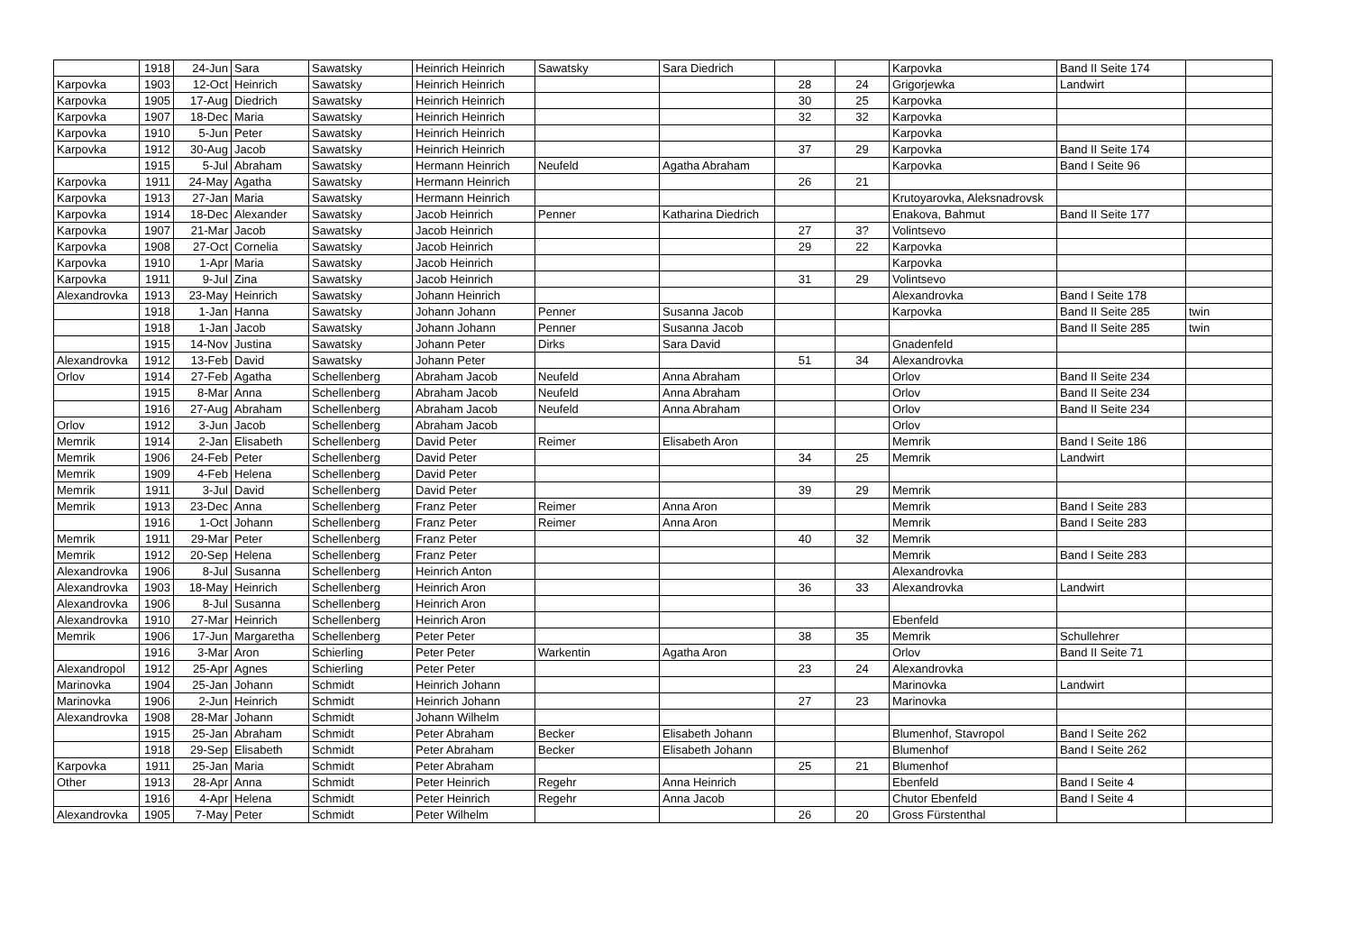| | 1918 | 24-Jun | Sara | Sawatsky | Heinrich Heinrich | Sawatsky | Sara Diedrich | | | Karpovka | Band II Seite 174 | |
| Karpovka | 1903 | 12-Oct | Heinrich | Sawatsky | Heinrich Heinrich | | | 28 | 24 | Grigorjewka | Landwirt | |
| Karpovka | 1905 | 17-Aug | Diedrich | Sawatsky | Heinrich Heinrich | | | 30 | 25 | Karpovka | | |
| Karpovka | 1907 | 18-Dec | Maria | Sawatsky | Heinrich Heinrich | | | 32 | 32 | Karpovka | | |
| Karpovka | 1910 | 5-Jun | Peter | Sawatsky | Heinrich Heinrich | | | | | Karpovka | | |
| Karpovka | 1912 | 30-Aug | Jacob | Sawatsky | Heinrich Heinrich | | | 37 | 29 | Karpovka | Band II Seite 174 | |
| | 1915 | 5-Jul | Abraham | Sawatsky | Hermann Heinrich | Neufeld | Agatha Abraham | | | Karpovka | Band I Seite 96 | |
| Karpovka | 1911 | 24-May | Agatha | Sawatsky | Hermann Heinrich | | | 26 | 21 | | | |
| Karpovka | 1913 | 27-Jan | Maria | Sawatsky | Hermann Heinrich | | | | | Krutoyarovka, Aleksnadrovsk | | |
| Karpovka | 1914 | 18-Dec | Alexander | Sawatsky | Jacob Heinrich | Penner | Katharina Diedrich | | | Enakova, Bahmut | Band II Seite 177 | |
| Karpovka | 1907 | 21-Mar | Jacob | Sawatsky | Jacob Heinrich | | | 27 | 3? | Volintsevo | | |
| Karpovka | 1908 | 27-Oct | Cornelia | Sawatsky | Jacob Heinrich | | | 29 | 22 | Karpovka | | |
| Karpovka | 1910 | 1-Apr | Maria | Sawatsky | Jacob Heinrich | | | | | Karpovka | | |
| Karpovka | 1911 | 9-Jul | Zina | Sawatsky | Jacob Heinrich | | | 31 | 29 | Volintsevo | | |
| Alexandrovka | 1913 | 23-May | Heinrich | Sawatsky | Johann Heinrich | | | | | Alexandrovka | Band I Seite 178 | |
| | 1918 | 1-Jan | Hanna | Sawatsky | Johann Johann | Penner | Susanna Jacob | | | Karpovka | Band II Seite 285 | twin |
| | 1918 | 1-Jan | Jacob | Sawatsky | Johann Johann | Penner | Susanna Jacob | | | | Band II Seite 285 | twin |
| | 1915 | 14-Nov | Justina | Sawatsky | Johann Peter | Dirks | Sara David | | | Gnadenfeld | | |
| Alexandrovka | 1912 | 13-Feb | David | Sawatsky | Johann Peter | | | 51 | 34 | Alexandrovka | | |
| Orlov | 1914 | 27-Feb | Agatha | Schellenberg | Abraham Jacob | Neufeld | Anna Abraham | | | Orlov | Band II Seite 234 | |
| | 1915 | 8-Mar | Anna | Schellenberg | Abraham Jacob | Neufeld | Anna Abraham | | | Orlov | Band II Seite 234 | |
| | 1916 | 27-Aug | Abraham | Schellenberg | Abraham Jacob | Neufeld | Anna Abraham | | | Orlov | Band II Seite 234 | |
| Orlov | 1912 | 3-Jun | Jacob | Schellenberg | Abraham Jacob | | | | | Orlov | | |
| Memrik | 1914 | 2-Jan | Elisabeth | Schellenberg | David Peter | Reimer | Elisabeth Aron | | | Memrik | Band I Seite 186 | |
| Memrik | 1906 | 24-Feb | Peter | Schellenberg | David Peter | | | 34 | 25 | Memrik | Landwirt | |
| Memrik | 1909 | 4-Feb | Helena | Schellenberg | David Peter | | | | | | | |
| Memrik | 1911 | 3-Jul | David | Schellenberg | David Peter | | | 39 | 29 | Memrik | | |
| Memrik | 1913 | 23-Dec | Anna | Schellenberg | Franz Peter | Reimer | Anna Aron | | | Memrik | Band I Seite 283 | |
| | 1916 | 1-Oct | Johann | Schellenberg | Franz Peter | Reimer | Anna Aron | | | Memrik | Band I Seite 283 | |
| Memrik | 1911 | 29-Mar | Peter | Schellenberg | Franz Peter | | | 40 | 32 | Memrik | | |
| Memrik | 1912 | 20-Sep | Helena | Schellenberg | Franz Peter | | | | | Memrik | Band I Seite 283 | |
| Alexandrovka | 1906 | 8-Jul | Susanna | Schellenberg | Heinrich Anton | | | | | Alexandrovka | | |
| Alexandrovka | 1903 | 18-May | Heinrich | Schellenberg | Heinrich Aron | | | 36 | 33 | Alexandrovka | Landwirt | |
| Alexandrovka | 1906 | 8-Jul | Susanna | Schellenberg | Heinrich Aron | | | | | | | |
| Alexandrovka | 1910 | 27-Mar | Heinrich | Schellenberg | Heinrich Aron | | | | | Ebenfeld | | |
| Memrik | 1906 | 17-Jun | Margaretha | Schellenberg | Peter Peter | | | 38 | 35 | Memrik | Schullehrer | |
| | 1916 | 3-Mar | Aron | Schierling | Peter Peter | Warkentin | Agatha Aron | | | Orlov | Band II Seite 71 | |
| Alexandropol | 1912 | 25-Apr | Agnes | Schierling | Peter Peter | | | 23 | 24 | Alexandrovka | | |
| Marinovka | 1904 | 25-Jan | Johann | Schmidt | Heinrich Johann | | | | | Marinovka | Landwirt | |
| Marinovka | 1906 | 2-Jun | Heinrich | Schmidt | Heinrich Johann | | | 27 | 23 | Marinovka | | |
| Alexandrovka | 1908 | 28-Mar | Johann | Schmidt | Johann Wilhelm | | | | | | | |
| | 1915 | 25-Jan | Abraham | Schmidt | Peter Abraham | Becker | Elisabeth Johann | | | Blumenhof, Stavropol | Band I Seite 262 | |
| | 1918 | 29-Sep | Elisabeth | Schmidt | Peter Abraham | Becker | Elisabeth Johann | | | Blumenhof | Band I Seite 262 | |
| Karpovka | 1911 | 25-Jan | Maria | Schmidt | Peter Abraham | | | 25 | 21 | Blumenhof | | |
| Other | 1913 | 28-Apr | Anna | Schmidt | Peter Heinrich | Regehr | Anna Heinrich | | | Ebenfeld | Band I Seite 4 | |
| | 1916 | 4-Apr | Helena | Schmidt | Peter Heinrich | Regehr | Anna Jacob | | | Chutor Ebenfeld | Band I Seite 4 | |
| Alexandrovka | 1905 | 7-May | Peter | Schmidt | Peter Wilhelm | | | 26 | 20 | Gross Fürstenthal | | |